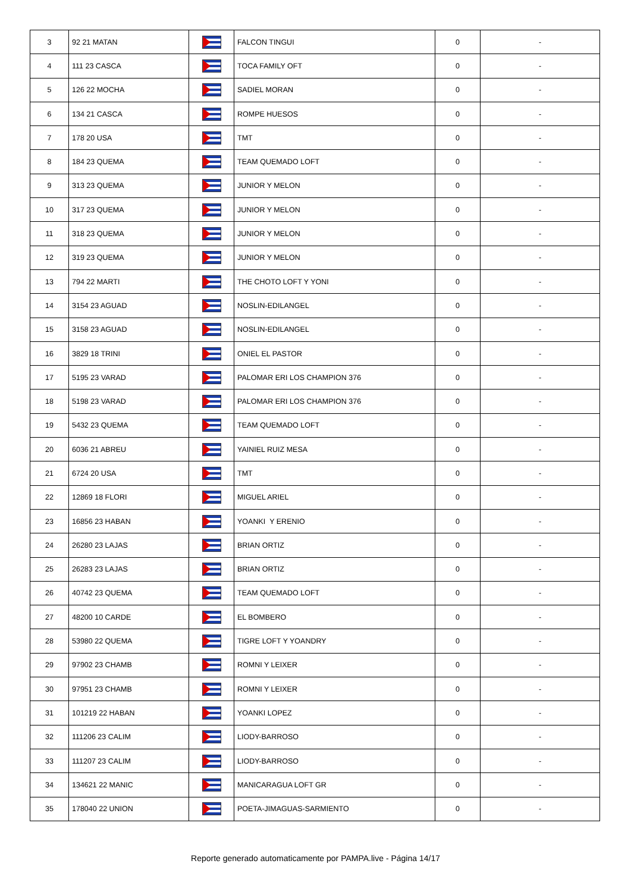| 3 | 92 21 MATAN | | FALCON TINGUI | 0 | - |
| 4 | 111 23 CASCA | | TOCA FAMILY OFT | 0 | - |
| 5 | 126 22 MOCHA | | SADIEL MORAN | 0 | - |
| 6 | 134 21 CASCA | | ROMPE HUESOS | 0 | - |
| 7 | 178 20 USA | | TMT | 0 | - |
| 8 | 184 23 QUEMA | | TEAM QUEMADO LOFT | 0 | - |
| 9 | 313 23 QUEMA | | JUNIOR Y MELON | 0 | - |
| 10 | 317 23 QUEMA | | JUNIOR Y MELON | 0 | - |
| 11 | 318 23 QUEMA | | JUNIOR Y MELON | 0 | - |
| 12 | 319 23 QUEMA | | JUNIOR Y MELON | 0 | - |
| 13 | 794 22 MARTI | | THE CHOTO LOFT Y YONI | 0 | - |
| 14 | 3154 23 AGUAD | | NOSLIN-EDILANGEL | 0 | - |
| 15 | 3158 23 AGUAD | | NOSLIN-EDILANGEL | 0 | - |
| 16 | 3829 18 TRINI | | ONIEL EL PASTOR | 0 | - |
| 17 | 5195 23 VARAD | | PALOMAR ERI LOS CHAMPION 376 | 0 | - |
| 18 | 5198 23 VARAD | | PALOMAR ERI LOS CHAMPION 376 | 0 | - |
| 19 | 5432 23 QUEMA | | TEAM QUEMADO LOFT | 0 | - |
| 20 | 6036 21 ABREU | | YAINIEL RUIZ MESA | 0 | - |
| 21 | 6724 20 USA | | TMT | 0 | - |
| 22 | 12869 18 FLORI | | MIGUEL ARIEL | 0 | - |
| 23 | 16856 23 HABAN | | YOANKI Y ERENIO | 0 | - |
| 24 | 26280 23 LAJAS | | BRIAN ORTIZ | 0 | - |
| 25 | 26283 23 LAJAS | | BRIAN ORTIZ | 0 | - |
| 26 | 40742 23 QUEMA | | TEAM QUEMADO LOFT | 0 | - |
| 27 | 48200 10 CARDE | | EL BOMBERO | 0 | - |
| 28 | 53980 22 QUEMA | | TIGRE LOFT Y YOANDRY | 0 | - |
| 29 | 97902 23 CHAMB | | ROMNI Y LEIXER | 0 | - |
| 30 | 97951 23 CHAMB | | ROMNI Y LEIXER | 0 | - |
| 31 | 101219 22 HABAN | | YOANKI LOPEZ | 0 | - |
| 32 | 111206 23 CALIM | | LIODY-BARROSO | 0 | - |
| 33 | 111207 23 CALIM | | LIODY-BARROSO | 0 | - |
| 34 | 134621 22 MANIC | | MANICARAGUA LOFT GR | 0 | - |
| 35 | 178040 22 UNION | | POETA-JIMAGUAS-SARMIENTO | 0 | - |
Reporte generado automaticamente por PAMPA.live - Página 14/17